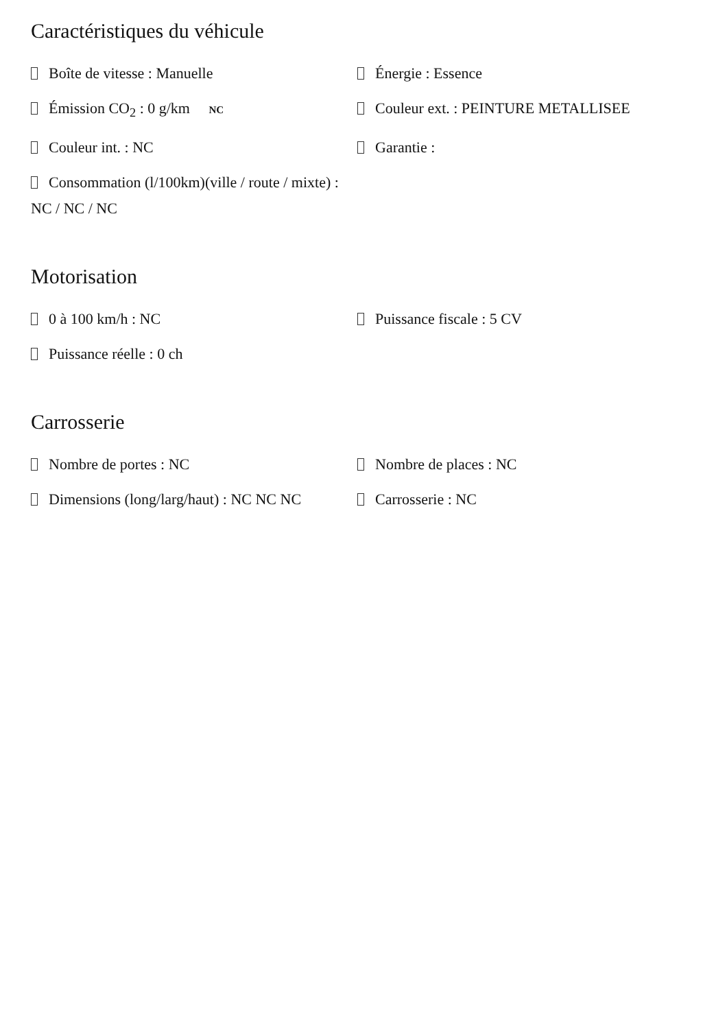Caractéristiques du véhicule
Boîte de vitesse : Manuelle
Énergie : Essence
Émission CO<sub>2</sub> : 0 g/km NC
Couleur ext. : PEINTURE METALLISEE
Couleur int. : NC
Garantie :
Consommation (l/100km)(ville / route / mixte) : NC / NC / NC
Motorisation
0 à 100 km/h : NC
Puissance fiscale : 5 CV
Puissance réelle : 0 ch
Carrosserie
Nombre de portes : NC
Nombre de places : NC
Dimensions (long/larg/haut) : NC NC NC
Carrosserie : NC